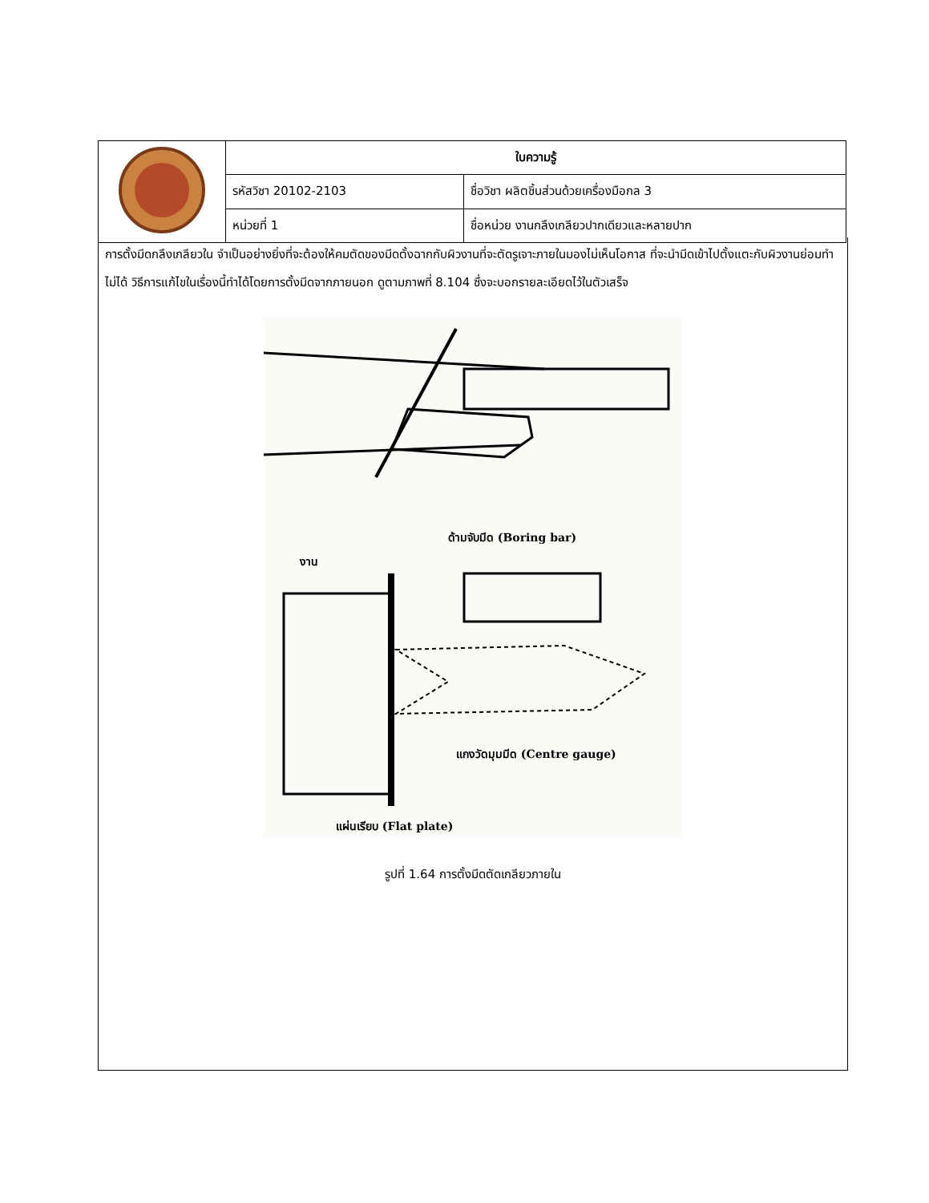| | ใบความรู้ | |
| | รหัสวิชา 20102-2103 | ชื่อวิชา ผลิตชิ้นส่วนด้วยเครื่องมือกล 3 |
| | หน่วยที่ 1 | ชื่อหน่วย งานกลึงเกลียวปากเดียวและหลายปาก |
การตั้งมีดกลึงเกลียวใน จำเป็นอย่างยิ่งที่จะต้องให้คมตัดของมีดตั้งฉากกับผิวงานที่จะตัดรูเจาะภายในมองไม่เห็นโอกาส ที่จะนำมีดเข้าไปตั้งแตะกับผิวงานย่อมทำไม่ได้ วิธีการแก้ไขในเรื่องนี้ทำได้โดยการตั้งมีดจากภายนอก ดูตามภาพที่ 8.104 ซึ่งจะบอกรายละเอียดไว้ในตัวเสร็จ
ด้ามจับมีด (Boring bar)
งาน
แกงวัดมุมมีด (Centre gauge)
แผ่นเรียบ (Flat plate)
รูปที่ 1.64 การตั้งมีดตัดเกลียวภายใน